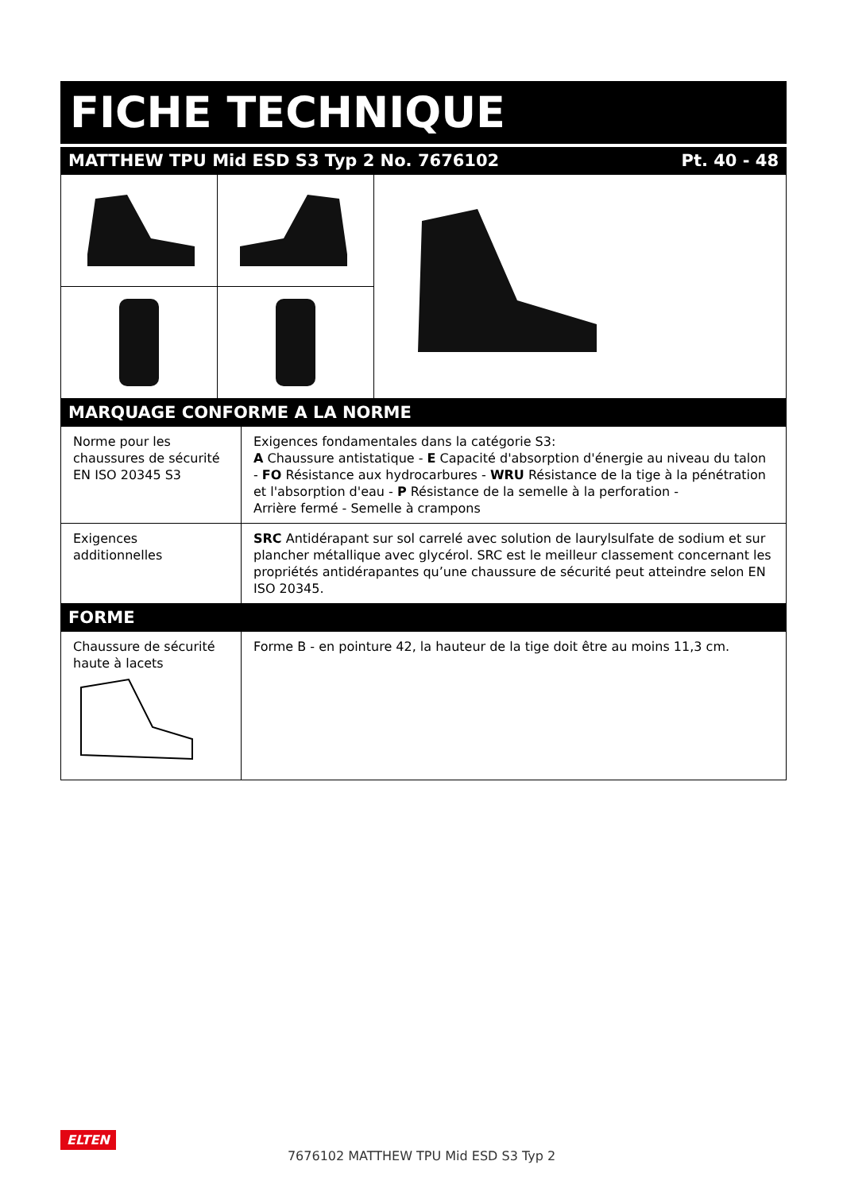FICHE TECHNIQUE
MATTHEW TPU Mid ESD S3 Typ 2 No. 7676102 Pt. 40 - 48
MARQUAGE CONFORME A LA NORME
| Norme pour les chaussures de sécurité EN ISO 20345 S3 | Exigences fondamentales dans la catégorie S3: A Chaussure antistatique - E Capacité d'absorption d'énergie au niveau du talon - FO Résistance aux hydrocarbures - WRU Résistance de la tige à la pénétration et l'absorption d'eau - P Résistance de la semelle à la perforation - Arrière fermé - Semelle à crampons |
| Exigences additionnelles | SRC Antidérapant sur sol carrelé avec solution de laurylsulfate de sodium et sur plancher métallique avec glycérol. SRC est le meilleur classement concernant les propriétés antidérapantes qu’une chaussure de sécurité peut atteindre selon EN ISO 20345. |
FORME
| Chaussure de sécurité haute à lacets | Forme B - en pointure 42, la hauteur de la tige doit être au moins 11,3 cm. |
ELTEN
7676102 MATTHEW TPU Mid ESD S3 Typ 2